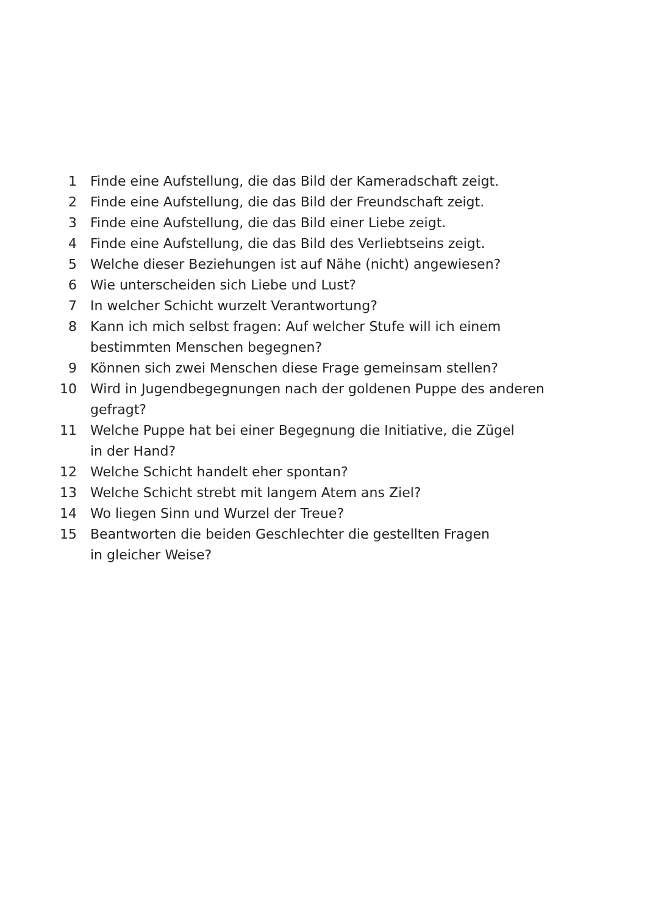1 Finde eine Aufstellung, die das Bild der Kameradschaft zeigt.
2 Finde eine Aufstellung, die das Bild der Freundschaft zeigt.
3 Finde eine Aufstellung, die das Bild einer Liebe zeigt.
4 Finde eine Aufstellung, die das Bild des Verliebtseins zeigt.
5 Welche dieser Beziehungen ist auf Nähe (nicht) angewiesen?
6 Wie unterscheiden sich Liebe und Lust?
7 In welcher Schicht wurzelt Verantwortung?
8 Kann ich mich selbst fragen: Auf welcher Stufe will ich einem
bestimmten Menschen begegnen?
9 Können sich zwei Menschen diese Frage gemeinsam stellen?
10 Wird in Jugendbegegnungen nach der goldenen Puppe des anderen
gefragt?
11 Welche Puppe hat bei einer Begegnung die Initiative, die Zügel
in der Hand?
12 Welche Schicht handelt eher spontan?
13 Welche Schicht strebt mit langem Atem ans Ziel?
14 Wo liegen Sinn und Wurzel der Treue?
15 Beantworten die beiden Geschlechter die gestellten Fragen
in gleicher Weise?